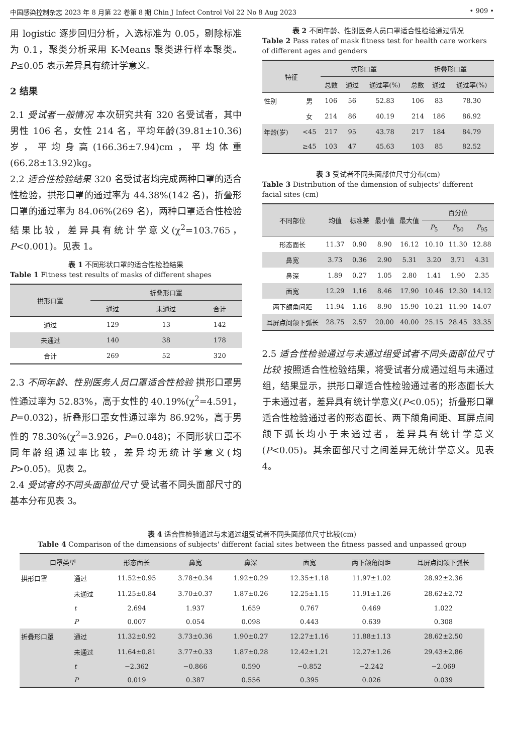中国感染控制杂志 2023 年 8 月第 22 卷第 8 期 Chin J Infect Control Vol 22 No 8 Aug 2023 • 909 •
用 logistic 逐步回归分析，入选标准为 0.05，剔除标准为 0.1，聚类分析采用 K-Means 聚类进行样本聚类。P≤0.05 表示差异具有统计学意义。
2 结果
2.1 受试者一般情况 本次研究共有 320 名受试者，其中男性 106 名，女性 214 名，平均年龄(39.81±10.36)岁，平均身高(166.36±7.94)cm，平均体重(66.28±13.92)kg。
2.2 适合性检验结果 320 名受试者均完成两种口罩的适合性检验，拱形口罩的通过率为 44.38%(142 名)，折叠形口罩的通过率为 84.06%(269 名)，两种口罩适合性检验结果比较，差异具有统计学意义(χ<sup>2</sup>=103.765，P<0.001)。见表 1。
表 1 不同形状口罩的适合性检验结果
Table 1 Fitness test results of masks of different shapes
| 拱形口罩 | 折叠形口罩 | | |
| --- | --- | --- | --- |
| | 通过 | 未通过 | 合计 |
| 通过 | 129 | 13 | 142 |
| 未通过 | 140 | 38 | 178 |
| 合计 | 269 | 52 | 320 |
2.3 不同年龄、性别医务人员口罩适合性检验 拱形口罩男性通过率为 52.83%，高于女性的 40.19%(χ<sup>2</sup>=4.591，P=0.032)，折叠形口罩女性通过率为 86.92%，高于男性的 78.30%(χ<sup>2</sup>=3.926，P=0.048)；不同形状口罩不同年龄组通过率比较，差异均无统计学意义(均 P>0.05)。见表 2。
2.4 受试者的不同头面部位尺寸 受试者不同头面部尺寸的基本分布见表 3。
表 2 不同年龄、性别医务人员口罩适合性检验通过情况
Table 2 Pass rates of mask fitness test for health care workers of different ages and genders
| 特征 | | 拱形口罩 | | | 折叠形口罩 | | |
| --- | --- | --- | --- | --- | --- | --- | --- |
| | | 总数 | 通过 | 通过率(%) | 总数 | 通过 | 通过率(%) |
| 性别 | 男 | 106 | 56 | 52.83 | 106 | 83 | 78.30 |
| | 女 | 214 | 86 | 40.19 | 214 | 186 | 86.92 |
| 年龄(岁) | <45 | 217 | 95 | 43.78 | 217 | 184 | 84.79 |
| | ≥45 | 103 | 47 | 45.63 | 103 | 85 | 82.52 |
表 3 受试者不同头面部位尺寸分布(cm)
Table 3 Distribution of the dimension of subjects' different facial sites (cm)
| 不同部位 | 均值 | 标准差 | 最小值 | 最大值 | 百分位 | | |
| --- | --- | --- | --- | --- | --- | --- | --- |
| | | | | | P<sub>5</sub> | P<sub>50</sub> | P<sub>95</sub> |
| 形态面长 | 11.37 | 0.90 | 8.90 | 16.12 | 10.10 | 11.30 | 12.88 |
| 鼻宽 | 3.73 | 0.36 | 2.90 | 5.31 | 3.20 | 3.71 | 4.31 |
| 鼻深 | 1.89 | 0.27 | 1.05 | 2.80 | 1.41 | 1.90 | 2.35 |
| 面宽 | 12.29 | 1.16 | 8.46 | 17.90 | 10.46 | 12.30 | 14.12 |
| 两下颌角间距 | 11.94 | 1.16 | 8.90 | 15.90 | 10.21 | 11.90 | 14.07 |
| 耳屏点间颌下弧长 | 28.75 | 2.57 | 20.00 | 40.00 | 25.15 | 28.45 | 33.35 |
2.5 适合性检验通过与未通过组受试者不同头面部位尺寸比较 按照适合性检验结果，将受试者分成通过组与未通过组，结果显示，拱形口罩适合性检验通过者的形态面长大于未通过者，差异具有统计学意义(P<0.05)；折叠形口罩适合性检验通过者的形态面长、两下颌角间距、耳屏点间颌下弧长均小于未通过者，差异具有统计学意义(P<0.05)。其余面部尺寸之间差异无统计学意义。见表 4。
表 4 适合性检验通过与未通过组受试者不同头面部位尺寸比较(cm)
Table 4 Comparison of the dimensions of subjects' different facial sites between the fitness passed and unpassed group
| 口罩类型 | | 形态面长 | 鼻宽 | 鼻深 | 面宽 | 两下颌角间距 | 耳屏点间颌下弧长 |
| --- | --- | --- | --- | --- | --- | --- | --- |
| 拱形口罩 | 通过 | 11.52±0.95 | 3.78±0.34 | 1.92±0.29 | 12.35±1.18 | 11.97±1.02 | 28.92±2.36 |
| | 未通过 | 11.25±0.84 | 3.70±0.37 | 1.87±0.26 | 12.25±1.15 | 11.91±1.26 | 28.62±2.72 |
| | t | 2.694 | 1.937 | 1.659 | 0.767 | 0.469 | 1.022 |
| | P | 0.007 | 0.054 | 0.098 | 0.443 | 0.639 | 0.308 |
| 折叠形口罩 | 通过 | 11.32±0.92 | 3.73±0.36 | 1.90±0.27 | 12.27±1.16 | 11.88±1.13 | 28.62±2.50 |
| | 未通过 | 11.64±0.81 | 3.77±0.33 | 1.87±0.28 | 12.42±1.21 | 12.27±1.26 | 29.43±2.86 |
| | t | −2.362 | −0.866 | 0.590 | −0.852 | −2.242 | −2.069 |
| | P | 0.019 | 0.387 | 0.556 | 0.395 | 0.026 | 0.039 |